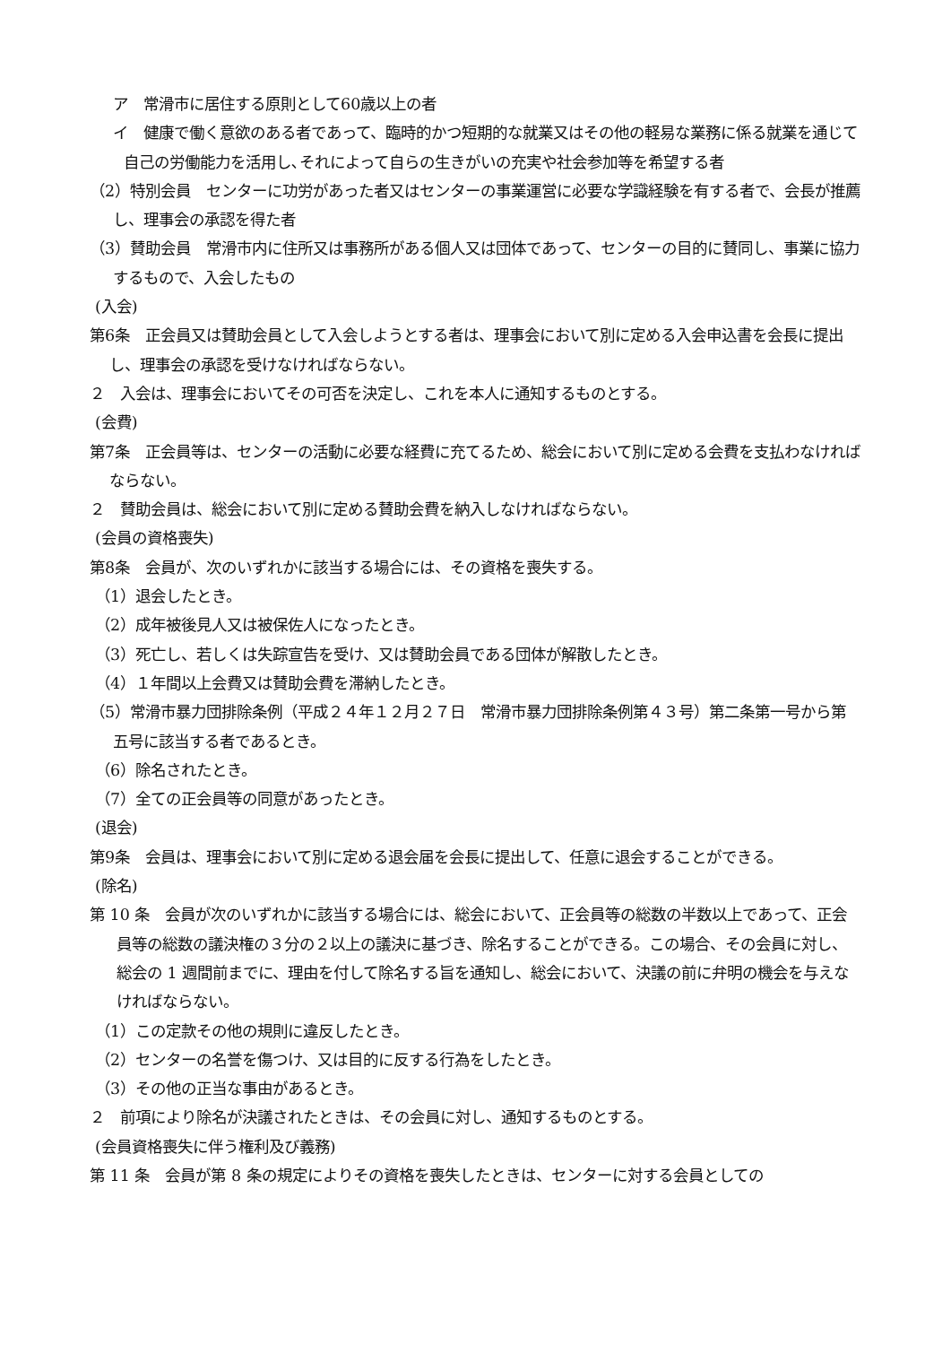ア　常滑市に居住する原則として60歳以上の者
イ　健康で働く意欲のある者であって、臨時的かつ短期的な就業又はその他の軽易な業務に係る就業を通じて自己の労働能力を活用し､それによって自らの生きがいの充実や社会参加等を希望する者
（2）特別会員　センターに功労があった者又はセンターの事業運営に必要な学識経験を有する者で、会長が推薦し、理事会の承認を得た者
（3）賛助会員　常滑市内に住所又は事務所がある個人又は団体であって、センターの目的に賛同し、事業に協力するもので、入会したもの
(入会)
第6条　正会員又は賛助会員として入会しようとする者は、理事会において別に定める入会申込書を会長に提出し、理事会の承認を受けなければならない。
２　入会は、理事会においてその可否を決定し、これを本人に通知するものとする。
(会費)
第7条　正会員等は、センターの活動に必要な経費に充てるため、総会において別に定める会費を支払わなければならない。
２　賛助会員は、総会において別に定める賛助会費を納入しなければならない。
(会員の資格喪失)
第8条　会員が、次のいずれかに該当する場合には、その資格を喪失する。
（1）退会したとき。
（2）成年被後見人又は被保佐人になったとき。
（3）死亡し、若しくは失踪宣告を受け、又は賛助会員である団体が解散したとき。
（4）１年間以上会費又は賛助会費を滞納したとき。
（5）常滑市暴力団排除条例（平成２４年１２月２７日　常滑市暴力団排除条例第４３号）第二条第一号から第五号に該当する者であるとき。
（6）除名されたとき。
（7）全ての正会員等の同意があったとき。
(退会)
第9条　会員は、理事会において別に定める退会届を会長に提出して、任意に退会することができる。
(除名)
第 10 条　会員が次のいずれかに該当する場合には、総会において、正会員等の総数の半数以上であって、正会員等の総数の議決権の３分の２以上の議決に基づき、除名することができる。この場合、その会員に対し、総会の 1 週間前までに、理由を付して除名する旨を通知し、総会において、決議の前に弁明の機会を与えなければならない。
（1）この定款その他の規則に違反したとき。
（2）センターの名誉を傷つけ、又は目的に反する行為をしたとき。
（3）その他の正当な事由があるとき。
２　前項により除名が決議されたときは、その会員に対し、通知するものとする。
(会員資格喪失に伴う権利及び義務)
第 11 条　会員が第 8 条の規定によりその資格を喪失したときは、センターに対する会員としての